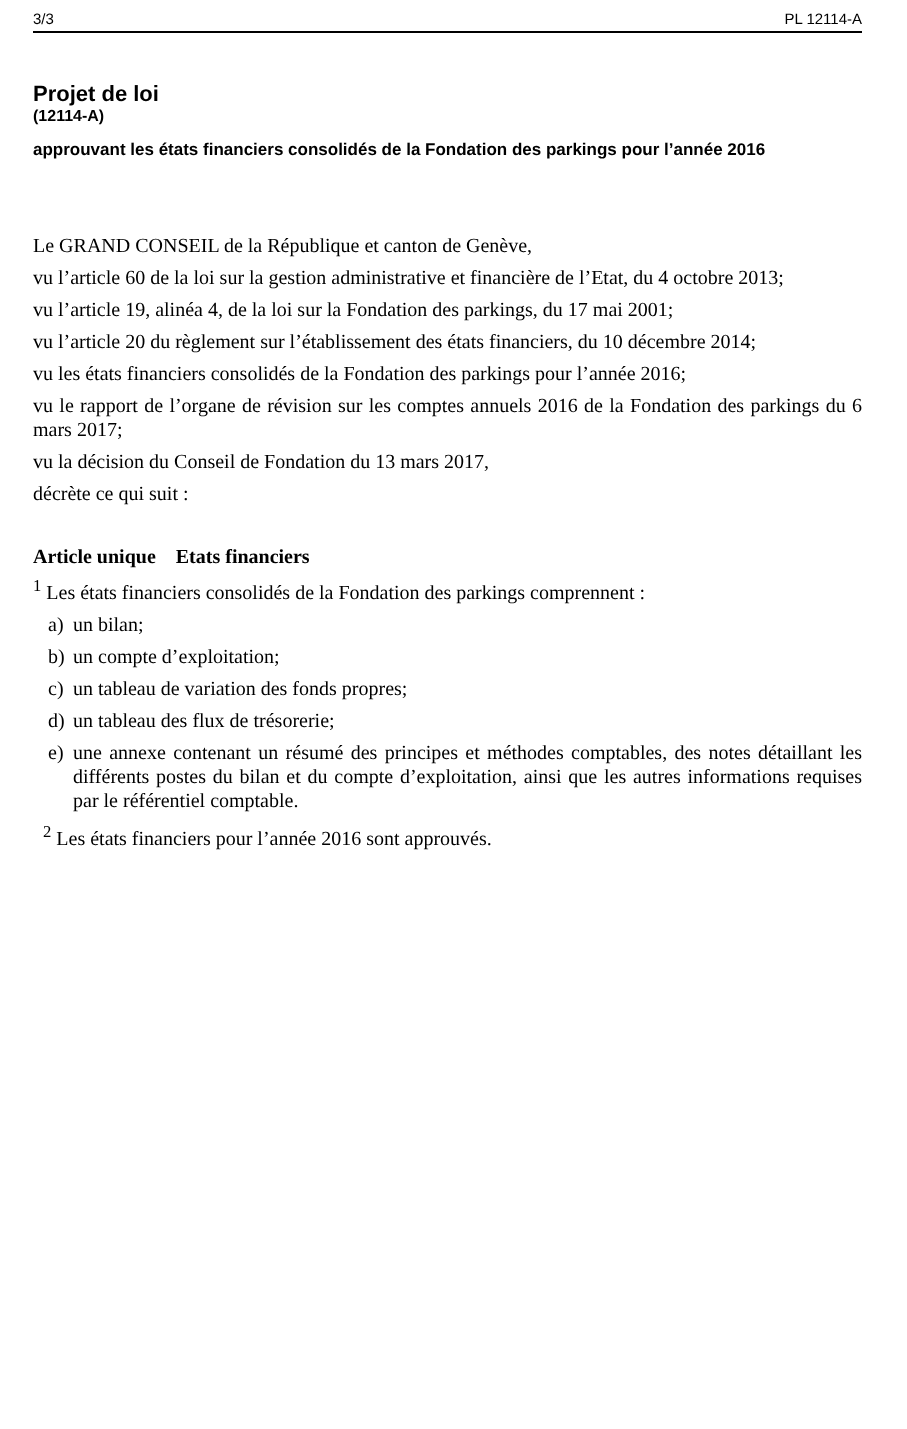3/3 PL 12114-A
Projet de loi
(12114-A)
approuvant les états financiers consolidés de la Fondation des parkings pour l’année 2016
Le GRAND CONSEIL de la République et canton de Genève,
vu l’article 60 de la loi sur la gestion administrative et financière de l’Etat, du 4 octobre 2013;
vu l’article 19, alinéa 4, de la loi sur la Fondation des parkings, du 17 mai 2001;
vu l’article 20 du règlement sur l’établissement des états financiers, du 10 décembre 2014;
vu les états financiers consolidés de la Fondation des parkings pour l’année 2016;
vu le rapport de l’organe de révision sur les comptes annuels 2016 de la Fondation des parkings du 6 mars 2017;
vu la décision du Conseil de Fondation du 13 mars 2017,
décrète ce qui suit :
Article unique Etats financiers
<sup>1</sup> Les états financiers consolidés de la Fondation des parkings comprennent :
a) un bilan;
b) un compte d’exploitation;
c) un tableau de variation des fonds propres;
d) un tableau des flux de trésorerie;
e) une annexe contenant un résumé des principes et méthodes comptables, des notes détaillant les différents postes du bilan et du compte d’exploitation, ainsi que les autres informations requises par le référentiel comptable.
<sup>2</sup> Les états financiers pour l’année 2016 sont approuvés.